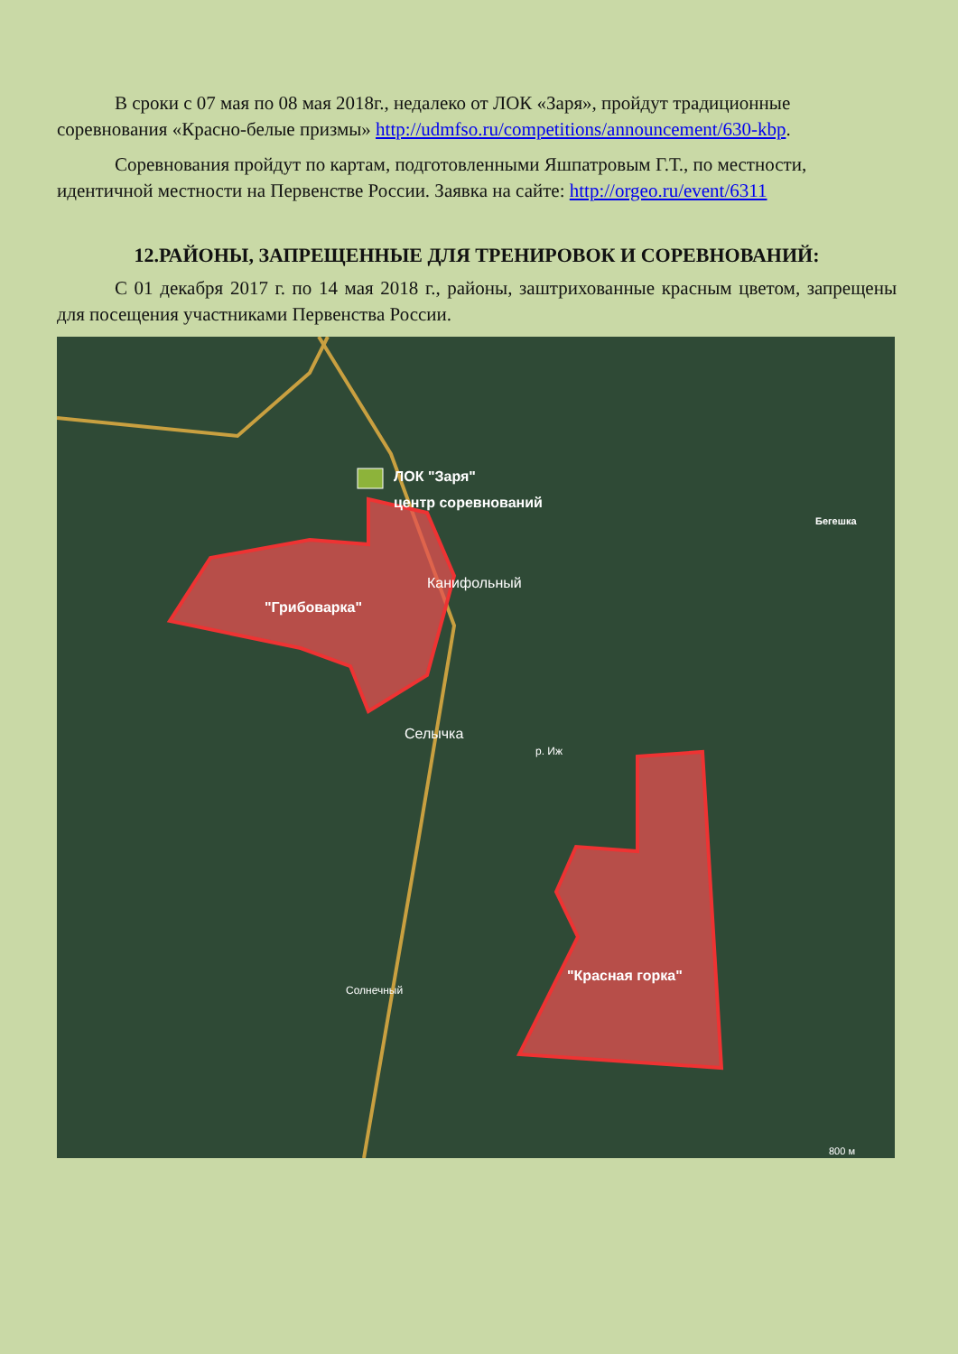В сроки с 07 мая по 08 мая 2018г., недалеко от ЛОК «Заря», пройдут традиционные соревнования «Красно-белые призмы» http://udmfso.ru/competitions/announcement/630-kbp.
Соревнования пройдут по картам, подготовленными Яшпатровым Г.Т., по местности, идентичной местности на Первенстве России. Заявка на сайте: http://orgeo.ru/event/6311
12.РАЙОНЫ, ЗАПРЕЩЕННЫЕ ДЛЯ ТРЕНИРОВОК И СОРЕВНОВАНИЙ:
С 01 декабря 2017 г. по 14 мая 2018 г., районы, заштрихованные красным цветом, запрещены для посещения участниками Первенства России.
ЛОК "Заря"
центр соревнований
"Грибоварка"
Канифольный
Бегешка
Селычка
р. Иж
Солнечный
"Красная горка"
800 м